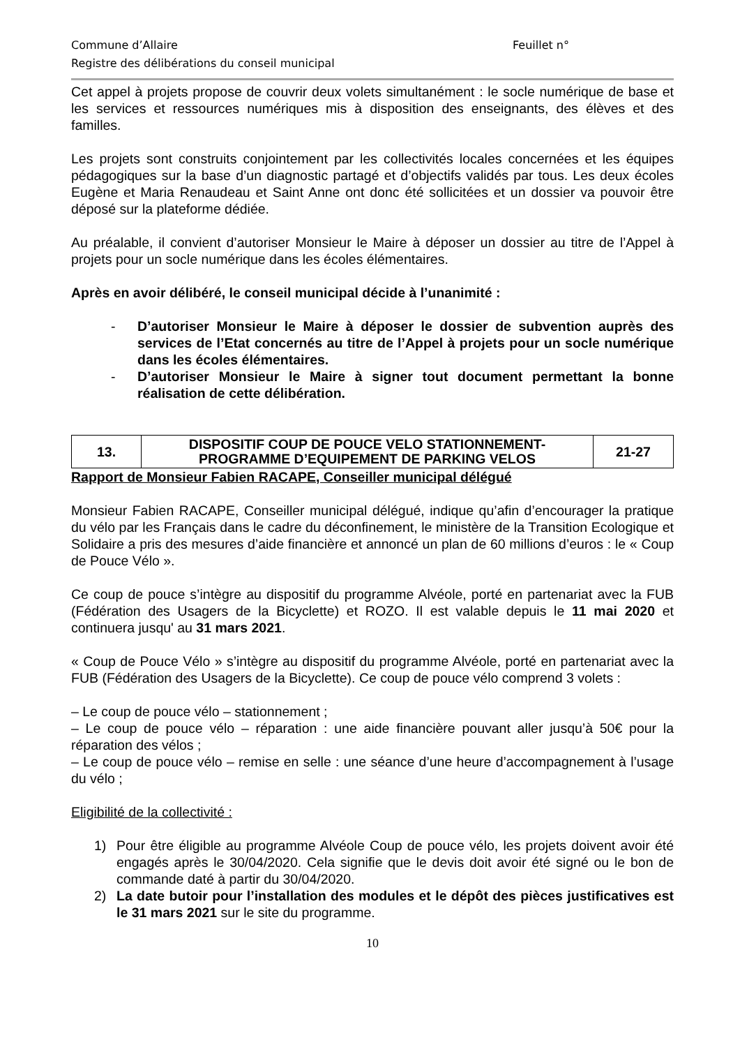Commune d’Allaire Feuillet n°
Registre des délibérations du conseil municipal
Cet appel à projets propose de couvrir deux volets simultanément : le socle numérique de base et les services et ressources numériques mis à disposition des enseignants, des élèves et des familles.
Les projets sont construits conjointement par les collectivités locales concernées et les équipes pédagogiques sur la base d’un diagnostic partagé et d’objectifs validés par tous. Les deux écoles Eugène et Maria Renaudeau et Saint Anne ont donc été sollicitées et un dossier va pouvoir être déposé sur la plateforme dédiée.
Au préalable, il convient d’autoriser Monsieur le Maire à déposer un dossier au titre de l’Appel à projets pour un socle numérique dans les écoles élémentaires.
Après en avoir délibéré, le conseil municipal décide à l’unanimité :
- D’autoriser Monsieur le Maire à déposer le dossier de subvention auprès des services de l’Etat concernés au titre de l’Appel à projets pour un socle numérique dans les écoles élémentaires.
- D’autoriser Monsieur le Maire à signer tout document permettant la bonne réalisation de cette délibération.
| 13. | DISPOSITIF COUP DE POUCE VELO STATIONNEMENT- PROGRAMME D’EQUIPEMENT DE PARKING VELOS | 21-27 |
Rapport de Monsieur Fabien RACAPE, Conseiller municipal délégué
Monsieur Fabien RACAPE, Conseiller municipal délégué, indique qu’afin d’encourager la pratique du vélo par les Français dans le cadre du déconfinement, le ministère de la Transition Ecologique et Solidaire a pris des mesures d’aide financière et annoncé un plan de 60 millions d’euros : le « Coup de Pouce Vélo ».
Ce coup de pouce s’intègre au dispositif du programme Alvéole, porté en partenariat avec la FUB (Fédération des Usagers de la Bicyclette) et ROZO. Il est valable depuis le 11 mai 2020 et continuera jusqu' au 31 mars 2021.
« Coup de Pouce Vélo » s’intègre au dispositif du programme Alvéole, porté en partenariat avec la FUB (Fédération des Usagers de la Bicyclette). Ce coup de pouce vélo comprend 3 volets :
– Le coup de pouce vélo – stationnement ;
– Le coup de pouce vélo – réparation : une aide financière pouvant aller jusqu’à 50€ pour la réparation des vélos ;
– Le coup de pouce vélo – remise en selle : une séance d’une heure d’accompagnement à l’usage du vélo ;
Eligibilité de la collectivité :
1) Pour être éligible au programme Alvéole Coup de pouce vélo, les projets doivent avoir été engagés après le 30/04/2020. Cela signifie que le devis doit avoir été signé ou le bon de commande daté à partir du 30/04/2020.
2) La date butoir pour l’installation des modules et le dépôt des pièces justificatives est le 31 mars 2021 sur le site du programme.
10